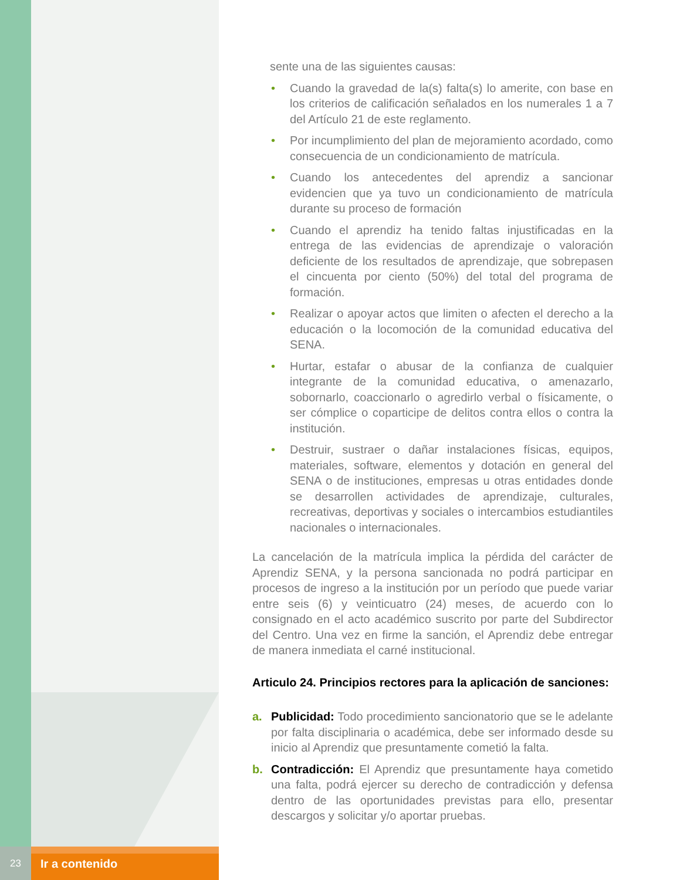sente una de las siguientes causas:
• Cuando la gravedad de la(s) falta(s) lo amerite, con base en los criterios de calificación señalados en los numerales 1 a 7 del Artículo 21 de este reglamento.
• Por incumplimiento del plan de mejoramiento acordado, como consecuencia de un condicionamiento de matrícula.
• Cuando los antecedentes del aprendiz a sancionar evidencien que ya tuvo un condicionamiento de matrícula durante su proceso de formación
• Cuando el aprendiz ha tenido faltas injustificadas en la entrega de las evidencias de aprendizaje o valoración deficiente de los resultados de aprendizaje, que sobrepasen el cincuenta por ciento (50%) del total del programa de formación.
• Realizar o apoyar actos que limiten o afecten el derecho a la educación o la locomoción de la comunidad educativa del SENA.
• Hurtar, estafar o abusar de la confianza de cualquier integrante de la comunidad educativa, o amenazarlo, sobornarlo, coaccionarlo o agredirlo verbal o físicamente, o ser cómplice o coparticipe de delitos contra ellos o contra la institución.
• Destruir, sustraer o dañar instalaciones físicas, equipos, materiales, software, elementos y dotación en general del SENA o de instituciones, empresas u otras entidades donde se desarrollen actividades de aprendizaje, culturales, recreativas, deportivas y sociales o intercambios estudiantiles nacionales o internacionales.
La cancelación de la matrícula implica la pérdida del carácter de Aprendiz SENA, y la persona sancionada no podrá participar en procesos de ingreso a la institución por un período que puede variar entre seis (6) y veinticuatro (24) meses, de acuerdo con lo consignado en el acto académico suscrito por parte del Subdirector del Centro. Una vez en firme la sanción, el Aprendiz debe entregar de manera inmediata el carné institucional.
Articulo 24. Principios rectores para la aplicación de sanciones:
a. Publicidad: Todo procedimiento sancionatorio que se le adelante por falta disciplinaria o académica, debe ser informado desde su inicio al Aprendiz que presuntamente cometió la falta.
b. Contradicción: El Aprendiz que presuntamente haya cometido una falta, podrá ejercer su derecho de contradicción y defensa dentro de las oportunidades previstas para ello, presentar descargos y solicitar y/o aportar pruebas.
23
Ir a contenido